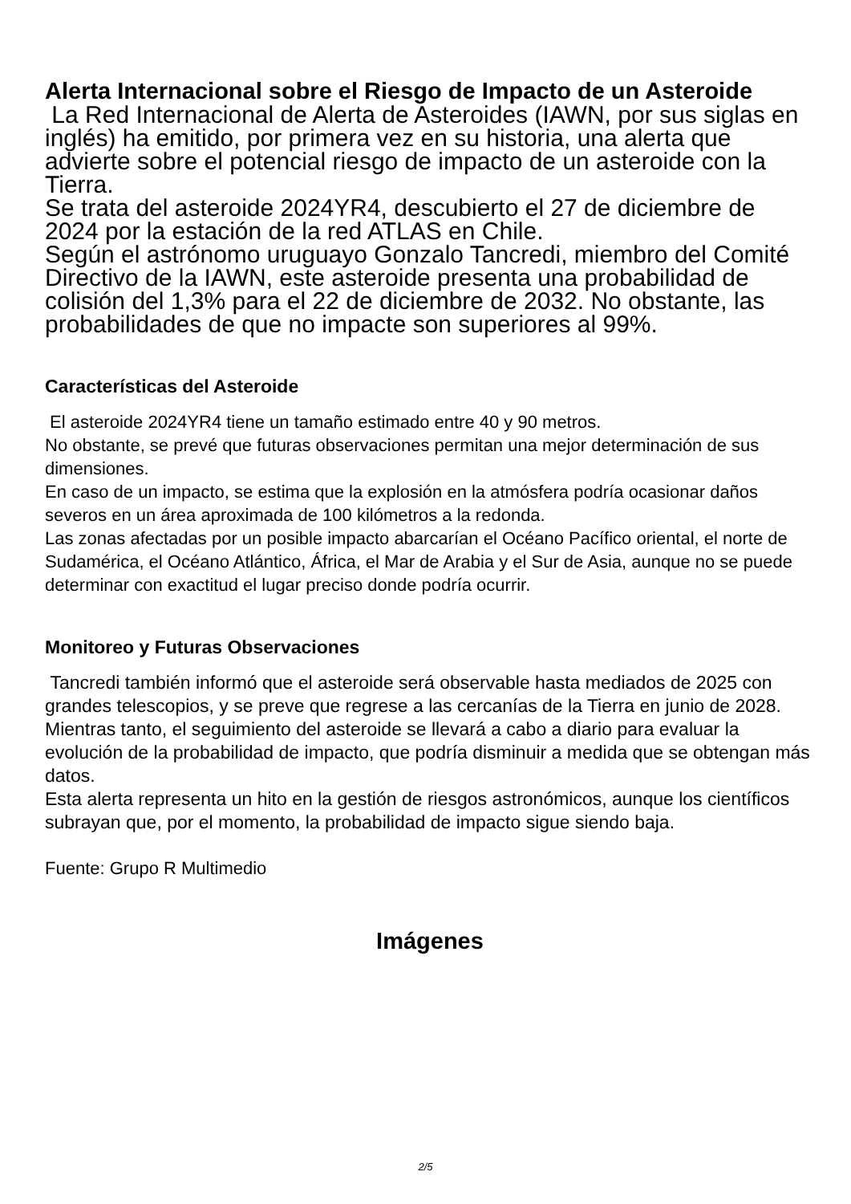Alerta Internacional sobre el Riesgo de Impacto de un Asteroide
La Red Internacional de Alerta de Asteroides (IAWN, por sus siglas en inglés) ha emitido, por primera vez en su historia, una alerta que advierte sobre el potencial riesgo de impacto de un asteroide con la Tierra.
Se trata del asteroide 2024YR4, descubierto el 27 de diciembre de 2024 por la estación de la red ATLAS en Chile.
Según el astrónomo uruguayo Gonzalo Tancredi, miembro del Comité Directivo de la IAWN, este asteroide presenta una probabilidad de colisión del 1,3% para el 22 de diciembre de 2032. No obstante, las probabilidades de que no impacte son superiores al 99%.
Características del Asteroide
El asteroide 2024YR4 tiene un tamaño estimado entre 40 y 90 metros.
No obstante, se prevé que futuras observaciones permitan una mejor determinación de sus dimensiones.
En caso de un impacto, se estima que la explosión en la atmósfera podría ocasionar daños severos en un área aproximada de 100 kilómetros a la redonda.
Las zonas afectadas por un posible impacto abarcarían el Océano Pacífico oriental, el norte de Sudamérica, el Océano Atlántico, África, el Mar de Arabia y el Sur de Asia, aunque no se puede determinar con exactitud el lugar preciso donde podría ocurrir.
Monitoreo y Futuras Observaciones
Tancredi también informó que el asteroide será observable hasta mediados de 2025 con grandes telescopios, y se preve que regrese a las cercanías de la Tierra en junio de 2028. Mientras tanto, el seguimiento del asteroide se llevará a cabo a diario para evaluar la evolución de la probabilidad de impacto, que podría disminuir a medida que se obtengan más datos.
Esta alerta representa un hito en la gestión de riesgos astronómicos, aunque los científicos subrayan que, por el momento, la probabilidad de impacto sigue siendo baja.
Fuente: Grupo R Multimedio
Imágenes
2/5